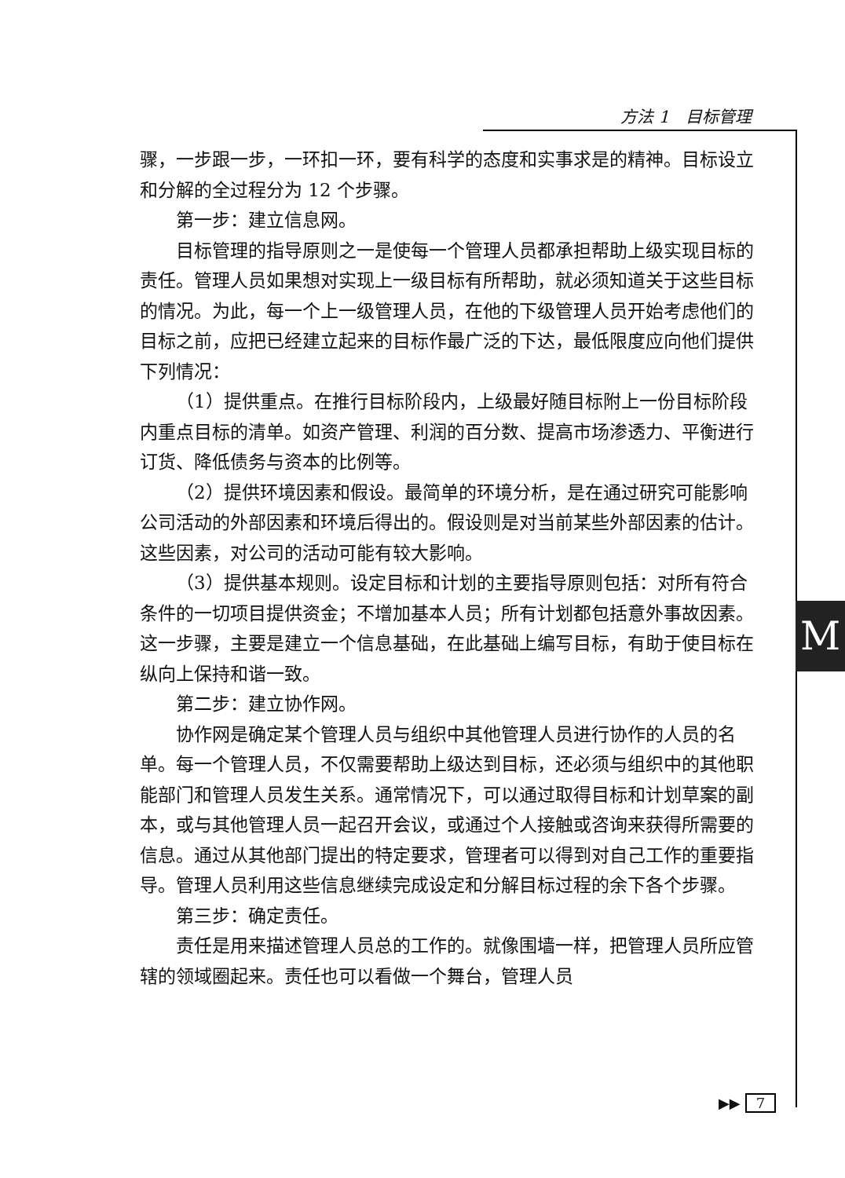方法 1　目标管理
骤，一步跟一步，一环扣一环，要有科学的态度和实事求是的精神。目标设立和分解的全过程分为 12 个步骤。
第一步：建立信息网。
目标管理的指导原则之一是使每一个管理人员都承担帮助上级实现目标的责任。管理人员如果想对实现上一级目标有所帮助，就必须知道关于这些目标的情况。为此，每一个上一级管理人员，在他的下级管理人员开始考虑他们的目标之前，应把已经建立起来的目标作最广泛的下达，最低限度应向他们提供下列情况：
（1）提供重点。在推行目标阶段内，上级最好随目标附上一份目标阶段内重点目标的清单。如资产管理、利润的百分数、提高市场渗透力、平衡进行订货、降低债务与资本的比例等。
（2）提供环境因素和假设。最简单的环境分析，是在通过研究可能影响公司活动的外部因素和环境后得出的。假设则是对当前某些外部因素的估计。这些因素，对公司的活动可能有较大影响。
（3）提供基本规则。设定目标和计划的主要指导原则包括：对所有符合条件的一切项目提供资金；不增加基本人员；所有计划都包括意外事故因素。这一步骤，主要是建立一个信息基础，在此基础上编写目标，有助于使目标在纵向上保持和谐一致。
第二步：建立协作网。
协作网是确定某个管理人员与组织中其他管理人员进行协作的人员的名单。每一个管理人员，不仅需要帮助上级达到目标，还必须与组织中的其他职能部门和管理人员发生关系。通常情况下，可以通过取得目标和计划草案的副本，或与其他管理人员一起召开会议，或通过个人接触或咨询来获得所需要的信息。通过从其他部门提出的特定要求，管理者可以得到对自己工作的重要指导。管理人员利用这些信息继续完成设定和分解目标过程的余下各个步骤。
第三步：确定责任。
责任是用来描述管理人员总的工作的。就像围墙一样，把管理人员所应管辖的领域圈起来。责任也可以看做一个舞台，管理人员
M
▶▶ 7